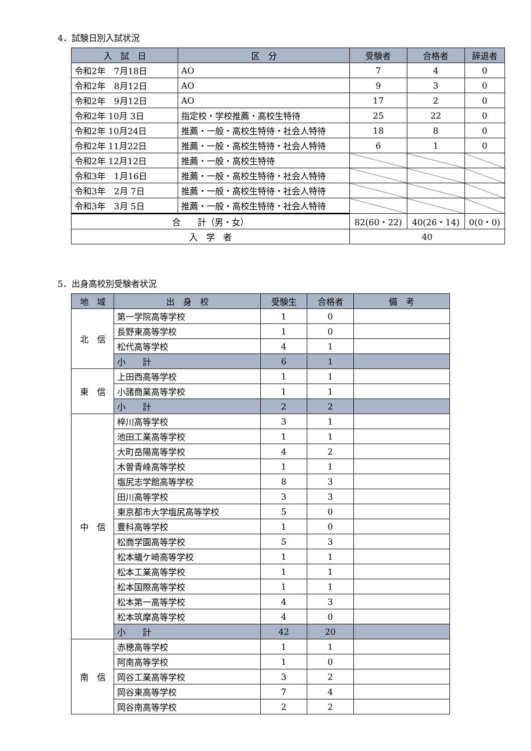4．試験日別入試状況
| 入 試 日 | 区 分 | 受験者 | 合格者 | 辞退者 |
| --- | --- | --- | --- | --- |
| 令和2年 7月18日 | AO | 7 | 4 | 0 |
| 令和2年 8月12日 | AO | 9 | 3 | 0 |
| 令和2年 9月12日 | AO | 17 | 2 | 0 |
| 令和2年 10月 3日 | 指定校・学校推薦・高校生特待 | 25 | 22 | 0 |
| 令和2年 10月24日 | 推薦・一般・高校生特待・社会人特待 | 18 | 8 | 0 |
| 令和2年 11月22日 | 推薦・一般・高校生特待・社会人特待 | 6 | 1 | 0 |
| 令和2年 12月12日 | 推薦・一般・高校生特待 | | | |
| 令和3年 1月16日 | 推薦・一般・高校生特待・社会人特待 | | | |
| 令和3年 2月 7日 | 推薦・一般・高校生特待・社会人特待 | | | |
| 令和3年 3月 5日 | 推薦・一般・高校生特待・社会人特待 | | | |
| 合 計（男・女） | | 82(60・22) | 40(26・14) | 0(0・0) |
| 入 学 者 | | 40 | | |
5．出身高校別受験者状況
| 地 域 | 出 身 校 | 受験生 | 合格者 | 備 考 |
| --- | --- | --- | --- | --- |
| 北 信 | 第一学院高等学校 | 1 | 0 | |
| | 長野東高等学校 | 1 | 0 | |
| | 松代高等学校 | 4 | 1 | |
| | 小 計 | 6 | 1 | |
| 東 信 | 上田西高等学校 | 1 | 1 | |
| | 小諸商業高等学校 | 1 | 1 | |
| | 小 計 | 2 | 2 | |
| 中 信 | 梓川高等学校 | 3 | 1 | |
| | 池田工業高等学校 | 1 | 1 | |
| | 大町岳陽高等学校 | 4 | 2 | |
| | 木曽青峰高等学校 | 1 | 1 | |
| | 塩尻志学館高等学校 | 8 | 3 | |
| | 田川高等学校 | 3 | 3 | |
| | 東京都市大学塩尻高等学校 | 5 | 0 | |
| | 豊科高等学校 | 1 | 0 | |
| | 松商学園高等学校 | 5 | 3 | |
| | 松本蟻ケ崎高等学校 | 1 | 1 | |
| | 松本工業高等学校 | 1 | 1 | |
| | 松本国際高等学校 | 1 | 1 | |
| | 松本第一高等学校 | 4 | 3 | |
| | 松本筑摩高等学校 | 4 | 0 | |
| | 小 計 | 42 | 20 | |
| 南 信 | 赤穂高等学校 | 1 | 1 | |
| | 阿南高等学校 | 1 | 0 | |
| | 岡谷工業高等学校 | 3 | 2 | |
| | 岡谷東高等学校 | 7 | 4 | |
| | 岡谷南高等学校 | 2 | 2 | |